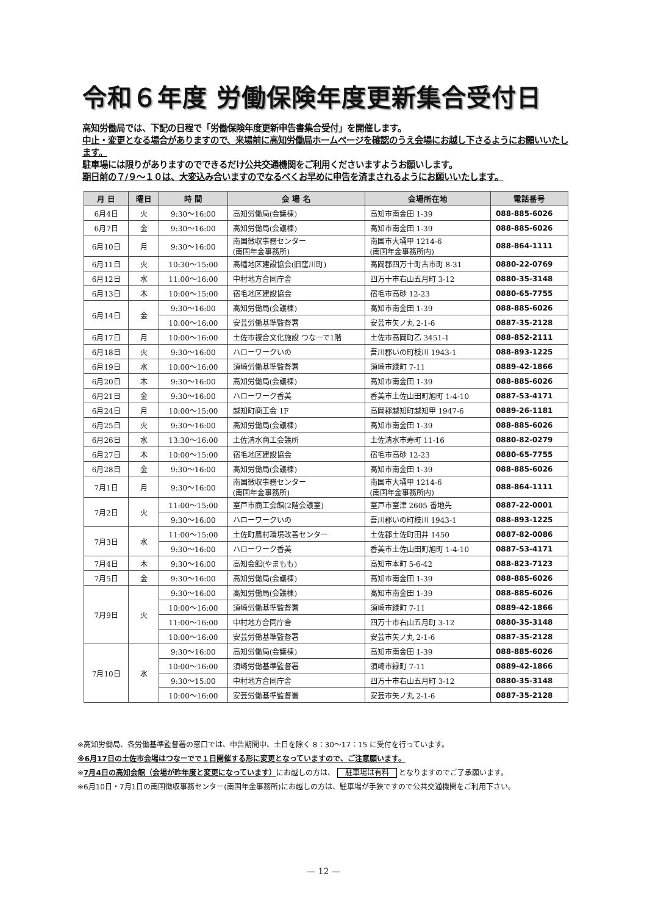令和６年度 労働保険年度更新集合受付日
高知労働局では、下記の日程で「労働保険年度更新申告書集合受付」を開催します。
中止・変更となる場合がありますので、来場前に高知労働局ホームページを確認のうえ会場にお越し下さるようにお願いいたします。
駐車場には限りがありますのでできるだけ公共交通機関をご利用くださいますようお願いします。
期日前の７/９～１０は、大変込み合いますのでなるべくお早めに申告を済まされるようにお願いいたします。
| 月 日 | 曜日 | 時 間 | 会 場 名 | 会場所在地 | 電話番号 |
| --- | --- | --- | --- | --- | --- |
| 6月4日 | 火 | 9:30～16:00 | 高知労働局(会議棟) | 高知市南金田 1-39 | 088-885-6026 |
| 6月7日 | 金 | 9:30～16:00 | 高知労働局(会議棟) | 高知市南金田 1-39 | 088-885-6026 |
| 6月10日 | 月 | 9:30～16:00 | 南国徴収事務センター (南国年金事務所) | 南国市大埇甲 1214-6 (南国年金事務所内) | 088-864-1111 |
| 6月11日 | 火 | 10:30～15:00 | 高幡地区建設協会(旧窪川町) | 高岡郡四万十町古市町 8-31 | 0880-22-0769 |
| 6月12日 | 水 | 11:00～16:00 | 中村地方合同庁舎 | 四万十市右山五月町 3-12 | 0880-35-3148 |
| 6月13日 | 木 | 10:00～15:00 | 宿毛地区建設協会 | 宿毛市高砂 12-23 | 0880-65-7755 |
| 6月14日 | 金 | 9:30～16:00 | 高知労働局(会議棟) | 高知市南金田 1-39 | 088-885-6026 |
| | | 10:00～16:00 | 安芸労働基準監督署 | 安芸市矢ノ丸 2-1-6 | 0887-35-2128 |
| 6月17日 | 月 | 10:00～16:00 | 土佐市複合文化施設 つなーで1階 | 土佐市高岡町乙 3451-1 | 088-852-2111 |
| 6月18日 | 火 | 9:30～16:00 | ハローワークいの | 吾川郡いの町枝川 1943-1 | 088-893-1225 |
| 6月19日 | 水 | 10:00～16:00 | 須崎労働基準監督署 | 須崎市緑町 7-11 | 0889-42-1866 |
| 6月20日 | 木 | 9:30～16:00 | 高知労働局(会議棟) | 高知市南金田 1-39 | 088-885-6026 |
| 6月21日 | 金 | 9:30～16:00 | ハローワーク香美 | 香美市土佐山田町旭町 1-4-10 | 0887-53-4171 |
| 6月24日 | 月 | 10:00～15:00 | 越知町商工会 1F | 高岡郡越知町越知甲 1947-6 | 0889-26-1181 |
| 6月25日 | 火 | 9:30～16:00 | 高知労働局(会議棟) | 高知市南金田 1-39 | 088-885-6026 |
| 6月26日 | 水 | 13:30～16:00 | 土佐清水商工会議所 | 土佐清水市寿町 11-16 | 0880-82-0279 |
| 6月27日 | 木 | 10:00～15:00 | 宿毛地区建設協会 | 宿毛市高砂 12-23 | 0880-65-7755 |
| 6月28日 | 金 | 9:30～16:00 | 高知労働局(会議棟) | 高知市南金田 1-39 | 088-885-6026 |
| 7月1日 | 月 | 9:30～16:00 | 南国徴収事務センター (南国年金事務所) | 南国市大埇甲 1214-6 (南国年金事務所内) | 088-864-1111 |
| 7月2日 | 火 | 11:00～15:00 | 室戸市商工会館(2階会議室) | 室戸市室津 2605 番地先 | 0887-22-0001 |
| | | 9:30～16:00 | ハローワークいの | 吾川郡いの町枝川 1943-1 | 088-893-1225 |
| 7月3日 | 水 | 11:00～15:00 | 土佐町農村環境改善センター | 土佐郡土佐町田井 1450 | 0887-82-0086 |
| | | 9:30～16:00 | ハローワーク香美 | 香美市土佐山田町旭町 1-4-10 | 0887-53-4171 |
| 7月4日 | 木 | 9:30～16:00 | 高知会館(やまもも) | 高知市本町 5-6-42 | 088-823-7123 |
| 7月5日 | 金 | 9:30～16:00 | 高知労働局(会議棟) | 高知市南金田 1-39 | 088-885-6026 |
| 7月9日 | 火 | 9:30～16:00 | 高知労働局(会議棟) | 高知市南金田 1-39 | 088-885-6026 |
| | | 10:00～16:00 | 須崎労働基準監督署 | 須崎市緑町 7-11 | 0889-42-1866 |
| | | 11:00～16:00 | 中村地方合同庁舎 | 四万十市右山五月町 3-12 | 0880-35-3148 |
| | | 10:00～16:00 | 安芸労働基準監督署 | 安芸市矢ノ丸 2-1-6 | 0887-35-2128 |
| 7月10日 | 水 | 9:30～16:00 | 高知労働局(会議棟) | 高知市南金田 1-39 | 088-885-6026 |
| | | 10:00～16:00 | 須崎労働基準監督署 | 須崎市緑町 7-11 | 0889-42-1866 |
| | | 9:30～15:00 | 中村地方合同庁舎 | 四万十市右山五月町 3-12 | 0880-35-3148 |
| | | 10:00～16:00 | 安芸労働基準監督署 | 安芸市矢ノ丸 2-1-6 | 0887-35-2128 |
※高知労働局、各労働基準監督署の窓口では、申告期間中、土日を除く 8：30～17：15 に受付を行っています。
※6月17日の土佐市会場はつなーでで１日開催する形に変更となっていますので、ご注意願います。
※7月4日の高知会館（会場が昨年度と変更になっています）にお越しの方は、 駐車場は有料 となりますのでご了承願います。
※6月10日・7月1日の南国徴収事務センター(南国年金事務所)にお越しの方は、駐車場が手狭ですので公共交通機関をご利用下さい。
— 12 —